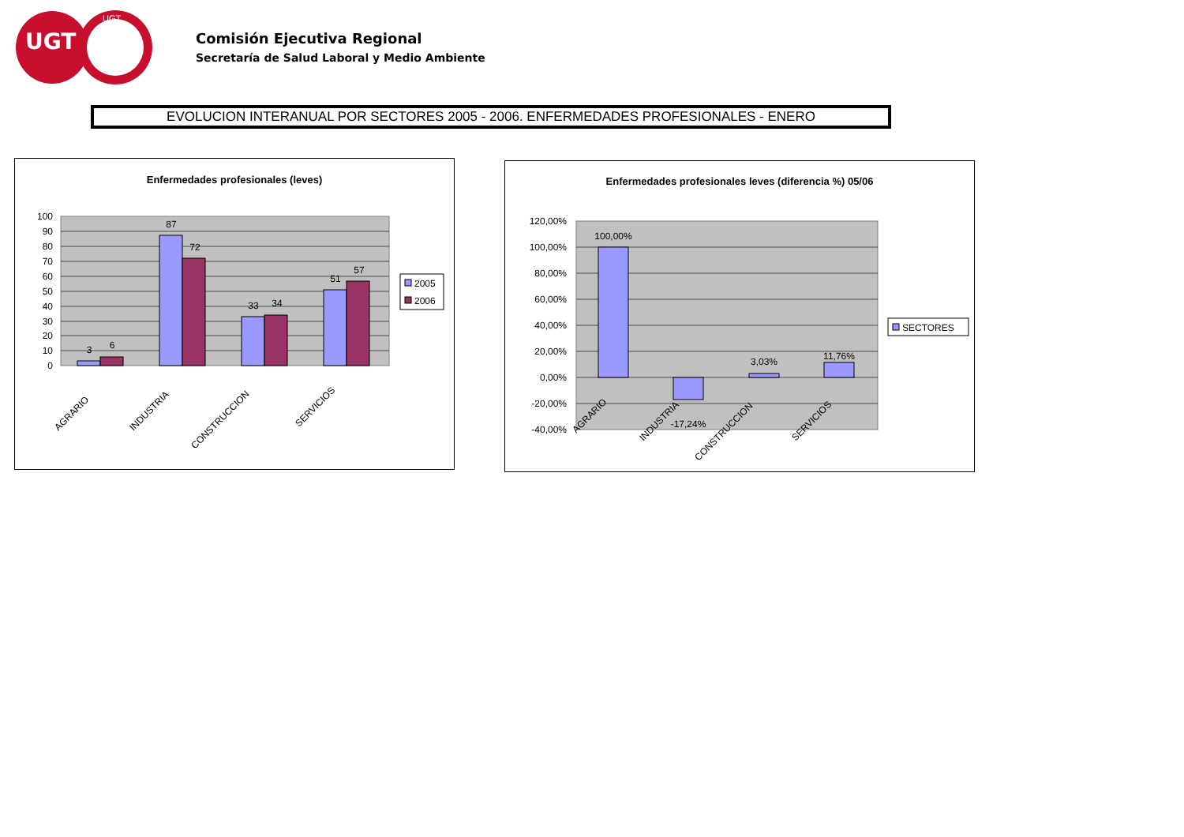UGT
UGT
Comisión Ejecutiva Regional
Secretaría de Salud Laboral y Medio Ambiente
EVOLUCION INTERANUAL POR SECTORES 2005 - 2006. ENFERMEDADES PROFESIONALES - ENERO
Enfermedades profesionales (leves)
100
90
80
70
60
50
40
30
20
10
0
3
6
87
72
33
34
51
57
AGRARIO
INDUSTRIA
CONSTRUCCION
SERVICIOS
2005
2006
Enfermedades profesionales leves (diferencia %) 05/06
120,00%
100,00%
80,00%
60,00%
40,00%
20,00%
0,00%
-20,00%
-40,00%
100,00%
-17,24%
3,03%
11,76%
AGRARIO
INDUSTRIA
CONSTRUCCION
SERVICIOS
SECTORES